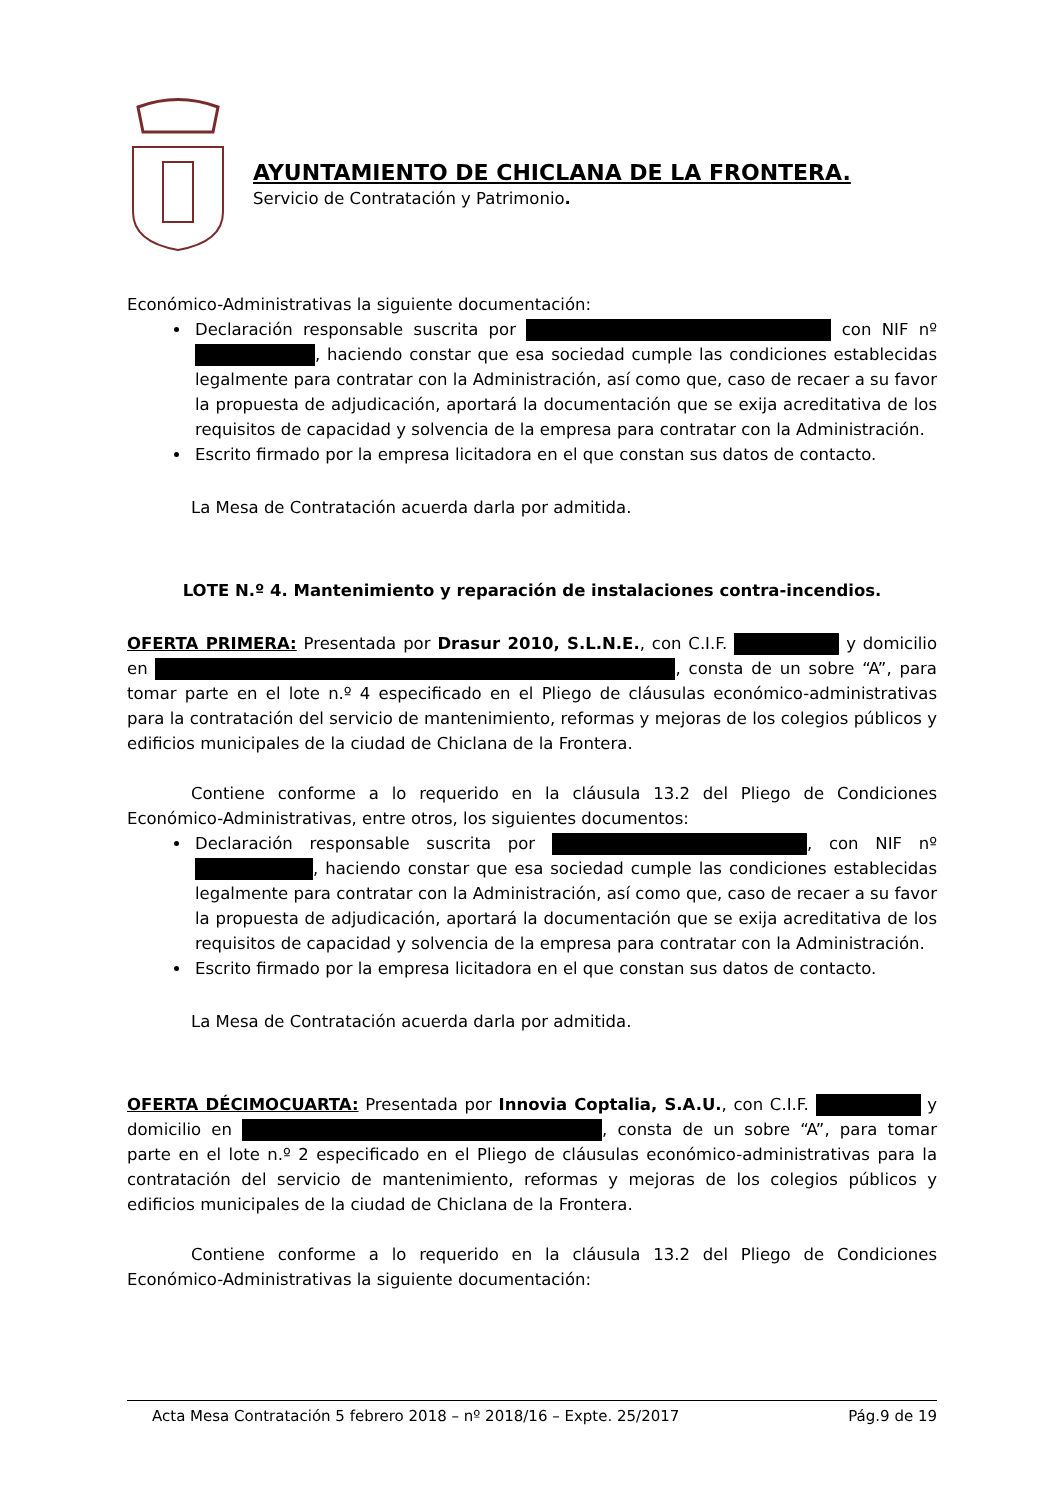AYUNTAMIENTO DE CHICLANA DE LA FRONTERA.
Servicio de Contratación y Patrimonio.
Económico-Administrativas la siguiente documentación:
Declaración responsable suscrita por con NIF nº , haciendo constar que esa sociedad cumple las condiciones establecidas legalmente para contratar con la Administración, así como que, caso de recaer a su favor la propuesta de adjudicación, aportará la documentación que se exija acreditativa de los requisitos de capacidad y solvencia de la empresa para contratar con la Administración.
Escrito firmado por la empresa licitadora en el que constan sus datos de contacto.
La Mesa de Contratación acuerda darla por admitida.
LOTE N.º 4. Mantenimiento y reparación de instalaciones contra-incendios.
OFERTA PRIMERA: Presentada por Drasur 2010, S.L.N.E., con C.I.F. y domicilio en , consta de un sobre “A”, para tomar parte en el lote n.º 4 especificado en el Pliego de cláusulas económico-administrativas para la contratación del servicio de mantenimiento, reformas y mejoras de los colegios públicos y edificios municipales de la ciudad de Chiclana de la Frontera.
Contiene conforme a lo requerido en la cláusula 13.2 del Pliego de Condiciones Económico-Administrativas, entre otros, los siguientes documentos:
Declaración responsable suscrita por , con NIF nº , haciendo constar que esa sociedad cumple las condiciones establecidas legalmente para contratar con la Administración, así como que, caso de recaer a su favor la propuesta de adjudicación, aportará la documentación que se exija acreditativa de los requisitos de capacidad y solvencia de la empresa para contratar con la Administración.
Escrito firmado por la empresa licitadora en el que constan sus datos de contacto.
La Mesa de Contratación acuerda darla por admitida.
OFERTA DÉCIMOCUARTA: Presentada por Innovia Coptalia, S.A.U., con C.I.F. y domicilio en , consta de un sobre “A”, para tomar parte en el lote n.º 2 especificado en el Pliego de cláusulas económico-administrativas para la contratación del servicio de mantenimiento, reformas y mejoras de los colegios públicos y edificios municipales de la ciudad de Chiclana de la Frontera.
Contiene conforme a lo requerido en la cláusula 13.2 del Pliego de Condiciones Económico-Administrativas la siguiente documentación:
Acta Mesa Contratación 5 febrero 2018 – nº 2018/16 – Expte. 25/2017 Pág.9 de 19